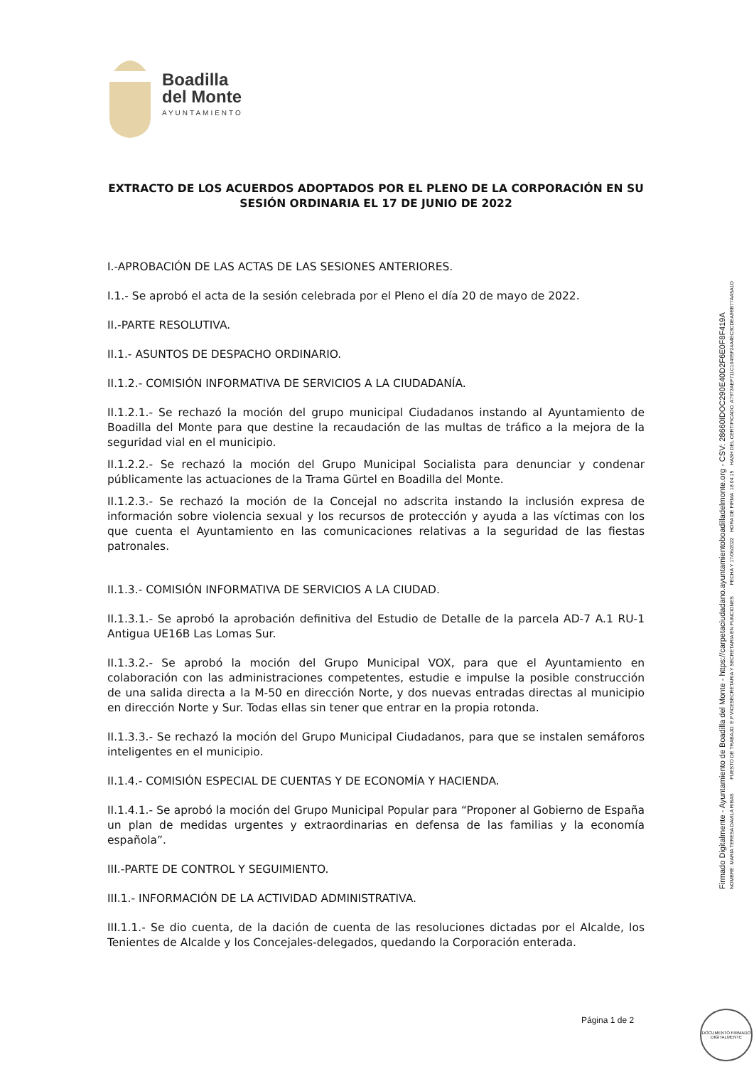Boadilla
del Monte
AYUNTAMIENTO
EXTRACTO DE LOS ACUERDOS ADOPTADOS POR EL PLENO DE LA CORPORACIÓN EN SU SESIÓN ORDINARIA EL 17 DE JUNIO DE 2022
I.-APROBACIÓN DE LAS ACTAS DE LAS SESIONES ANTERIORES.
I.1.- Se aprobó el acta de la sesión celebrada por el Pleno el día 20 de mayo de 2022.
II.-PARTE RESOLUTIVA.
II.1.- ASUNTOS DE DESPACHO ORDINARIO.
II.1.2.- COMISIÓN INFORMATIVA DE SERVICIOS A LA CIUDADANÍA.
II.1.2.1.- Se rechazó la moción del grupo municipal Ciudadanos instando al Ayuntamiento de Boadilla del Monte para que destine la recaudación de las multas de tráfico a la mejora de la seguridad vial en el municipio.
II.1.2.2.- Se rechazó la moción del Grupo Municipal Socialista para denunciar y condenar públicamente las actuaciones de la Trama Gürtel en Boadilla del Monte.
II.1.2.3.- Se rechazó la moción de la Concejal no adscrita instando la inclusión expresa de información sobre violencia sexual y los recursos de protección y ayuda a las víctimas con los que cuenta el Ayuntamiento en las comunicaciones relativas a la seguridad de las fiestas patronales.
II.1.3.- COMISIÓN INFORMATIVA DE SERVICIOS A LA CIUDAD.
II.1.3.1.- Se aprobó la aprobación definitiva del Estudio de Detalle de la parcela AD-7 A.1 RU-1 Antigua UE16B Las Lomas Sur.
II.1.3.2.- Se aprobó la moción del Grupo Municipal VOX, para que el Ayuntamiento en colaboración con las administraciones competentes, estudie e impulse la posible construcción de una salida directa a la M-50 en dirección Norte, y dos nuevas entradas directas al municipio en dirección Norte y Sur. Todas ellas sin tener que entrar en la propia rotonda.
II.1.3.3.- Se rechazó la moción del Grupo Municipal Ciudadanos, para que se instalen semáforos inteligentes en el municipio.
II.1.4.- COMISIÓN ESPECIAL DE CUENTAS Y DE ECONOMÍA Y HACIENDA.
II.1.4.1.- Se aprobó la moción del Grupo Municipal Popular para “Proponer al Gobierno de España un plan de medidas urgentes y extraordinarias en defensa de las familias y la economía española”.
III.-PARTE DE CONTROL Y SEGUIMIENTO.
III.1.- INFORMACIÓN DE LA ACTIVIDAD ADMINISTRATIVA.
III.1.1.- Se dio cuenta, de la dación de cuenta de las resoluciones dictadas por el Alcalde, los Tenientes de Alcalde y los Concejales-delegados, quedando la Corporación enterada.
Firmado Digitalmente - Ayuntamiento de Boadilla del Monte - https://carpetaciudadano.ayuntamientoboadilladelmonte.org - CSV: 28660IDOC290E40D2F6E0F8F419A
NOMBRE: MARIA TERESA DAVILA RIBAS PUESTO DE TRABAJO: E.P.VICESECRETARIA Y SECRETARIA EN FUNCIONES FECHA Y 17/06/2022 HORA DE FIRMA: 18:04:15 HASH DEL CERTIFICADO: A7972AEF711C10495F24A4EC3CDEA9BB77AA5A1D
Página 1 de 2
DOCUMENTO FIRMADO DIGITALMENTE